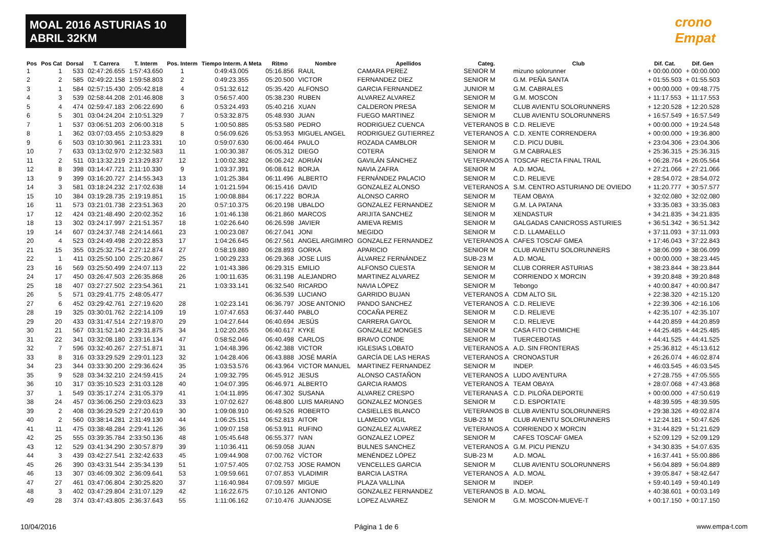MOAL 2016 ASTURIAS 10 ABRIL 32KM
crono Empat
| Pos | Pos Cat | Dorsal | T. Carrera | T. Interm | Pos. Interm | Tiempo Interm. A Meta | Ritmo | Nombre | Apellidos | Categ. | Club | Dif. Cat. | Dif. Gen |
| --- | --- | --- | --- | --- | --- | --- | --- | --- | --- | --- | --- | --- | --- |
| 1 | 1 | 533 | 02:47:26.655 | 1:57:43.650 | 1 | 0:49:43.005 | 05:16.856 | RAUL | CAMARA PEREZ | SENIOR M | mizuno solorunner | + 00:00.000 | + 00:00.000 |
| 2 | 2 | 585 | 02:49:22.158 | 1:59:58.803 | 2 | 0:49:23.355 | 05:20.500 | VICTOR | FERNANDEZ DIEZ | SENIOR M | G.M. PEÑA SANTA | + 01:55.503 | + 01:55.503 |
| 3 | 1 | 584 | 02:57:15.430 | 2:05:42.818 | 4 | 0:51:32.612 | 05:35.420 | ALFONSO | GARCIA FERNANDEZ | JUNIOR M | G.M. CABRALES | + 00:00.000 | + 09:48.775 |
| 4 | 3 | 539 | 02:58:44.208 | 2:01:46.808 | 3 | 0:56:57.400 | 05:38.230 | RUBEN | ALVAREZ ALVAREZ | SENIOR M | G.M. MOSCON | + 11:17.553 | + 11:17.553 |
| 5 | 4 | 474 | 02:59:47.183 | 2:06:22.690 | 6 | 0:53:24.493 | 05:40.216 | XUAN | CALDERON PRESA | SENIOR M | CLUB AVIENTU SOLORUNNERS | + 12:20.528 | + 12:20.528 |
| 6 | 5 | 301 | 03:04:24.204 | 2:10:51.329 | 7 | 0:53:32.875 | 05:48.930 | JUAN | FUEGO MARTINEZ | SENIOR M | CLUB AVIENTU SOLORUNNERS | + 16:57.549 | + 16:57.549 |
| 7 | 1 | 537 | 03:06:51.203 | 2:06:00.318 | 5 | 1:00:50.885 | 05:53.580 | PEDRO | RODRIGUEZ CUENCA | VETERANOS B | C.D. RELIEVE | + 00:00.000 | + 19:24.548 |
| 8 | 1 | 362 | 03:07:03.455 | 2:10:53.829 | 8 | 0:56:09.626 | 05:53.953 | MIGUEL ANGEL | RODRIGUEZ GUTIERREZ | VETERANOS A | C.D. XENTE CORRENDERA | + 00:00.000 | + 19:36.800 |
| 9 | 6 | 503 | 03:10:30.961 | 2:11:23.331 | 10 | 0:59:07.630 | 06:00.464 | PAULO | ROZADA CAMBLOR | SENIOR M | C.D. PICU DUBIL | + 23:04.306 | + 23:04.306 |
| 10 | 7 | 633 | 03:13:02.970 | 2:12:32.583 | 11 | 1:00:30.387 | 06:05.312 | DIEGO | COTERA | SENIOR M | G.M CABRALES | + 25:36.315 | + 25:36.315 |
| 11 | 2 | 511 | 03:13:32.219 | 2:13:29.837 | 12 | 1:00:02.382 | 06:06.242 | ADRIÁN | GAVILÁN SÁNCHEZ | VETERANOS A | TOSCAF RECTA FINAL TRAIL | + 06:28.764 | + 26:05.564 |
| 12 | 8 | 398 | 03:14:47.721 | 2:11:10.330 | 9 | 1:03:37.391 | 06:08.612 | BORJA | NAVIA ZAFRA | SENIOR M | A.D. MOAL | + 27:21.066 | + 27:21.066 |
| 13 | 9 | 399 | 03:16:20.727 | 2:14:55.343 | 13 | 1:01:25.384 | 06:11.496 | ALBERTO | FERNÁNDEZ PALACIO | SENIOR M | C.D. RELIEVE | + 28:54.072 | + 28:54.072 |
| 14 | 3 | 581 | 03:18:24.232 | 2:17:02.638 | 14 | 1:01:21.594 | 06:15.416 | DAVID | GONZALEZ ALONSO | VETERANOS A | S.M. CENTRO ASTURIANO DE OVIEDO | + 11:20.777 | + 30:57.577 |
| 15 | 10 | 384 | 03:19:28.735 | 2:19:19.851 | 15 | 1:00:08.884 | 06:17.222 | BORJA | ALONSO CARRO | SENIOR M | TEAM OBAYA | + 32:02.080 | + 32:02.080 |
| 16 | 11 | 573 | 03:21:01.738 | 2:23:51.363 | 20 | 0:57:10.375 | 06:20.198 | UBALDO | GONZALEZ FERNANDEZ | SENIOR M | G.M. LA PATANA | + 33:35.083 | + 33:35.083 |
| 17 | 12 | 424 | 03:21:48.490 | 2:20:02.352 | 16 | 1:01:46.138 | 06:21.860 | MARCOS | ARIJITA SANCHEZ | SENIOR M | XENDASTUR | + 34:21.835 | + 34:21.835 |
| 18 | 13 | 302 | 03:24:17.997 | 2:21:51.357 | 18 | 1:02:26.640 | 06:26.598 | JAVIER | AMIEVA REMIS | SENIOR M | GALGADAS CANICROSS ASTURIES | + 36:51.342 | + 36:51.342 |
| 19 | 14 | 607 | 03:24:37.748 | 2:24:14.661 | 23 | 1:00:23.087 | 06:27.041 | JONI | MEGIDO | SENIOR M | C.D. LLAMAELLO | + 37:11.093 | + 37:11.093 |
| 20 | 4 | 523 | 03:24:49.498 | 2:20:22.853 | 17 | 1:04:26.645 | 06:27.561 | ANGEL ARGIMIRO | GONZALEZ FERNANDEZ | VETERANOS A | CAFES TOSCAF GMEA | + 17:46.043 | + 37:22.843 |
| 21 | 15 | 355 | 03:25:32.754 | 2:27:12.874 | 27 | 0:58:19.880 | 06:28.893 | GORKA | APARICIO | SENIOR M | CLUB AVIENTU SOLORUNNERS | + 38:06.099 | + 38:06.099 |
| 22 | 1 | 411 | 03:25:50.100 | 2:25:20.867 | 25 | 1:00:29.233 | 06:29.368 | JOSE LUIS | ÁLVAREZ FERNÁNDEZ | SUB-23 M | A.D. MOAL | + 00:00.000 | + 38:23.445 |
| 23 | 16 | 569 | 03:25:50.499 | 2:24:07.113 | 22 | 1:01:43.386 | 06:29.315 | EMILIO | ALFONSO CUESTA | SENIOR M | CLUB CORRER ASTURIAS | + 38:23.844 | + 38:23.844 |
| 24 | 17 | 450 | 03:26:47.503 | 2:26:35.868 | 26 | 1:00:11.635 | 06:31.198 | ALEJANDRO | MARTINEZ ALVAREZ | SENIOR M | CORRIENDO X MORCIN | + 39:20.848 | + 39:20.848 |
| 25 | 18 | 407 | 03:27:27.502 | 2:23:54.361 | 21 | 1:03:33.141 | 06:32.540 | RICARDO | NAVIA LÓPEZ | SENIOR M | Tebongo | + 40:00.847 | + 40:00.847 |
| 26 | 5 | 571 | 03:29:41.775 | 2:48:05.477 | | | 06:36.539 | LUCIANO | GARRIDO BUJAN | VETERANOS A | CDM ALTO SIL | + 22:38.320 | + 42:15.120 |
| 27 | 6 | 452 | 03:29:42.761 | 2:27:19.620 | 28 | 1:02:23.141 | 06:36.797 | JOSE ANTONIO | PANDO SANCHEZ | VETERANOS A | C.D. RELIEVE | + 22:39.306 | + 42:16.106 |
| 28 | 19 | 325 | 03:30:01.762 | 2:22:14.109 | 19 | 1:07:47.653 | 06:37.440 | PABLO | COCAÑA PEREZ | SENIOR M | C.D. RELIEVE | + 42:35.107 | + 42:35.107 |
| 29 | 20 | 433 | 03:31:47.514 | 2:27:19.870 | 29 | 1:04:27.644 | 06:40.694 | JESÚS | CARRERA GAYOL | SENIOR M | C.D. RELIEVE | + 44:20.859 | + 44:20.859 |
| 30 | 21 | 567 | 03:31:52.140 | 2:29:31.875 | 34 | 1:02:20.265 | 06:40.617 | KYKE | GONZALEZ MONGES | SENIOR M | CASA FITO CHIMICHE | + 44:25.485 | + 44:25.485 |
| 31 | 22 | 341 | 03:32:08.180 | 2:33:16.134 | 47 | 0:58:52.046 | 06:40.498 | CARLOS | BRAVO CONDE | SENIOR M | TUERCEBOTAS | + 44:41.525 | + 44:41.525 |
| 32 | 7 | 596 | 03:32:40.267 | 2:27:51.871 | 31 | 1:04:48.396 | 06:42.388 | VICTOR | IGLESIAS LOBATO | VETERANOS A | A.D. SIN FRONTERAS | + 25:36.812 | + 45:13.612 |
| 33 | 8 | 316 | 03:33:29.529 | 2:29:01.123 | 32 | 1:04:28.406 | 06:43.888 | JOSÉ MARÍA | GARCÍA DE LAS HERAS | VETERANOS A | CRONOASTUR | + 26:26.074 | + 46:02.874 |
| 34 | 23 | 344 | 03:33:30.200 | 2:29:36.624 | 35 | 1:03:53.576 | 06:43.964 | VICTOR MANUEL | MARTINEZ FERNANDEZ | SENIOR M | INDEP. | + 46:03.545 | + 46:03.545 |
| 35 | 9 | 528 | 03:34:32.210 | 2:24:59.415 | 24 | 1:09:32.795 | 06:45.912 | JESUS | ALONSO CASTAÑON | VETERANOS A | LUDO AVENTURA | + 27:28.755 | + 47:05.555 |
| 36 | 10 | 317 | 03:35:10.523 | 2:31:03.128 | 40 | 1:04:07.395 | 06:46.971 | ALBERTO | GARCIA RAMOS | VETERANOS A | TEAM OBAYA | + 28:07.068 | + 47:43.868 |
| 37 | 1 | 549 | 03:35:17.274 | 2:31:05.379 | 41 | 1:04:11.895 | 06:47.302 | SUSANA | ALVAREZ CRESPO | VETERANAS A | C.D. PILOÑA DEPORTE | + 00:00.000 | + 47:50.619 |
| 38 | 24 | 457 | 03:36:06.250 | 2:29:03.623 | 33 | 1:07:02.627 | 06:48.800 | LUIS MARIANO | GONZALEZ MONGES | SENIOR M | C.D. ESPORTATE | + 48:39.595 | + 48:39.595 |
| 39 | 2 | 408 | 03:36:29.529 | 2:27:20.619 | 30 | 1:09:08.910 | 06:49.526 | ROBERTO | CASIELLES BLANCO | VETERANOS B | CLUB AVIENTU SOLORUNNERS | + 29:38.326 | + 49:02.874 |
| 40 | 2 | 560 | 03:38:14.281 | 2:31:49.130 | 44 | 1:06:25.151 | 06:52.813 | AITOR | LLAMEDO VIGIL | SUB-23 M | CLUB AVIENTU SOLORUNNERS | + 12:24.181 | + 50:47.626 |
| 41 | 11 | 475 | 03:38:48.284 | 2:29:41.126 | 36 | 1:09:07.158 | 06:53.911 | RUFINO | GONZALEZ ALVAREZ | VETERANOS A | CORRIENDO X MORCIN | + 31:44.829 | + 51:21.629 |
| 42 | 25 | 555 | 03:39:35.784 | 2:33:50.136 | 48 | 1:05:45.648 | 06:55.377 | IVAN | GONZALEZ LOPEZ | SENIOR M | CAFES TOSCAF GMEA | + 52:09.129 | + 52:09.129 |
| 43 | 12 | 529 | 03:41:34.290 | 2:30:57.879 | 39 | 1:10:36.411 | 06:59.058 | JUAN | BULNES SANCHEZ | VETERANOS A | G.M. PICU PIENZU | + 34:30.835 | + 54:07.635 |
| 44 | 3 | 439 | 03:42:27.541 | 2:32:42.633 | 45 | 1:09:44.908 | 07:00.762 | VÍCTOR | MENÉNDEZ LÓPEZ | SUB-23 M | A.D. MOAL | + 16:37.441 | + 55:00.886 |
| 45 | 26 | 390 | 03:43:31.544 | 2:35:34.139 | 51 | 1:07:57.405 | 07:02.753 | JOSE RAMON | VENCELLES GARCIA | SENIOR M | CLUB AVIENTU SOLORUNNERS | + 56:04.889 | + 56:04.889 |
| 46 | 13 | 307 | 03:46:09.302 | 2:36:09.641 | 53 | 1:09:59.661 | 07:07.853 | VLADIMIR | BARCIA LASTRA | VETERANOS A | A.D. MOAL | + 39:05.847 | + 58:42.647 |
| 47 | 27 | 461 | 03:47:06.804 | 2:30:25.820 | 37 | 1:16:40.984 | 07:09.597 | MIGUE | PLAZA VALLINA | SENIOR M | INDEP. | + 59:40.149 | + 59:40.149 |
| 48 | 3 | 402 | 03:47:29.804 | 2:31:07.129 | 42 | 1:16:22.675 | 07:10.126 | ANTONIO | GONZALEZ FERNANDEZ | VETERANOS B | A.D. MOAL | + 40:38.601 | + 00:03.149 |
| 49 | 28 | 374 | 03:47:43.805 | 2:36:37.643 | 55 | 1:11:06.162 | 07:10.476 | JUANJOSE | LOPEZ ALVAREZ | SENIOR M | G.M. MOSCON-MUEVE-T | + 00:17.150 | + 00:17.150 |
10/04/2016 Página 1 de 6 www.empa-t.com